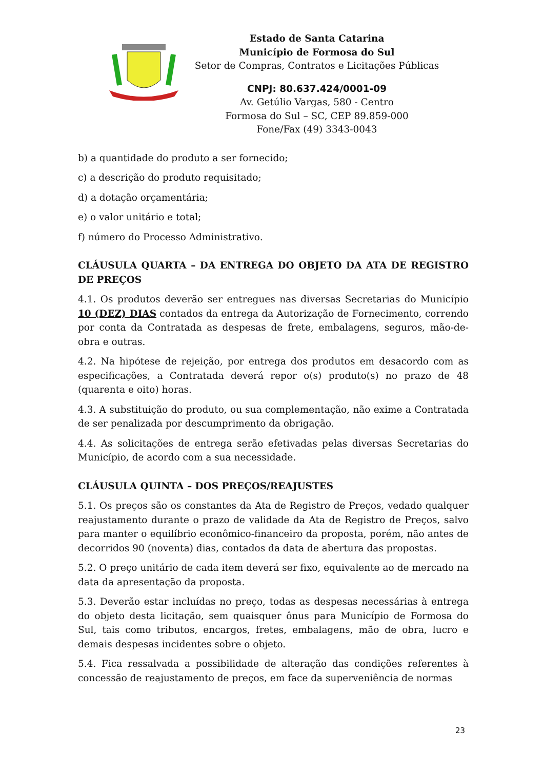Estado de Santa Catarina
Município de Formosa do Sul
Setor de Compras, Contratos e Licitações Públicas
CNPJ: 80.637.424/0001-09
Av. Getúlio Vargas, 580 - Centro
Formosa do Sul – SC, CEP 89.859-000
Fone/Fax (49) 3343-0043
b) a quantidade do produto a ser fornecido;
c) a descrição do produto requisitado;
d) a dotação orçamentária;
e) o valor unitário e total;
f) número do Processo Administrativo.
CLÁUSULA QUARTA – DA ENTREGA DO OBJETO DA ATA DE REGISTRO DE PREÇOS
4.1. Os produtos deverão ser entregues nas diversas Secretarias do Município 10 (DEZ) DIAS contados da entrega da Autorização de Fornecimento, correndo por conta da Contratada as despesas de frete, embalagens, seguros, mão-de-obra e outras.
4.2. Na hipótese de rejeição, por entrega dos produtos em desacordo com as especificações, a Contratada deverá repor o(s) produto(s) no prazo de 48 (quarenta e oito) horas.
4.3. A substituição do produto, ou sua complementação, não exime a Contratada de ser penalizada por descumprimento da obrigação.
4.4. As solicitações de entrega serão efetivadas pelas diversas Secretarias do Município, de acordo com a sua necessidade.
CLÁUSULA QUINTA – DOS PREÇOS/REAJUSTES
5.1. Os preços são os constantes da Ata de Registro de Preços, vedado qualquer reajustamento durante o prazo de validade da Ata de Registro de Preços, salvo para manter o equilíbrio econômico-financeiro da proposta, porém, não antes de decorridos 90 (noventa) dias, contados da data de abertura das propostas.
5.2. O preço unitário de cada item deverá ser fixo, equivalente ao de mercado na data da apresentação da proposta.
5.3. Deverão estar incluídas no preço, todas as despesas necessárias à entrega do objeto desta licitação, sem quaisquer ônus para Município de Formosa do Sul, tais como tributos, encargos, fretes, embalagens, mão de obra, lucro e demais despesas incidentes sobre o objeto.
5.4. Fica ressalvada a possibilidade de alteração das condições referentes à concessão de reajustamento de preços, em face da superveniência de normas
23